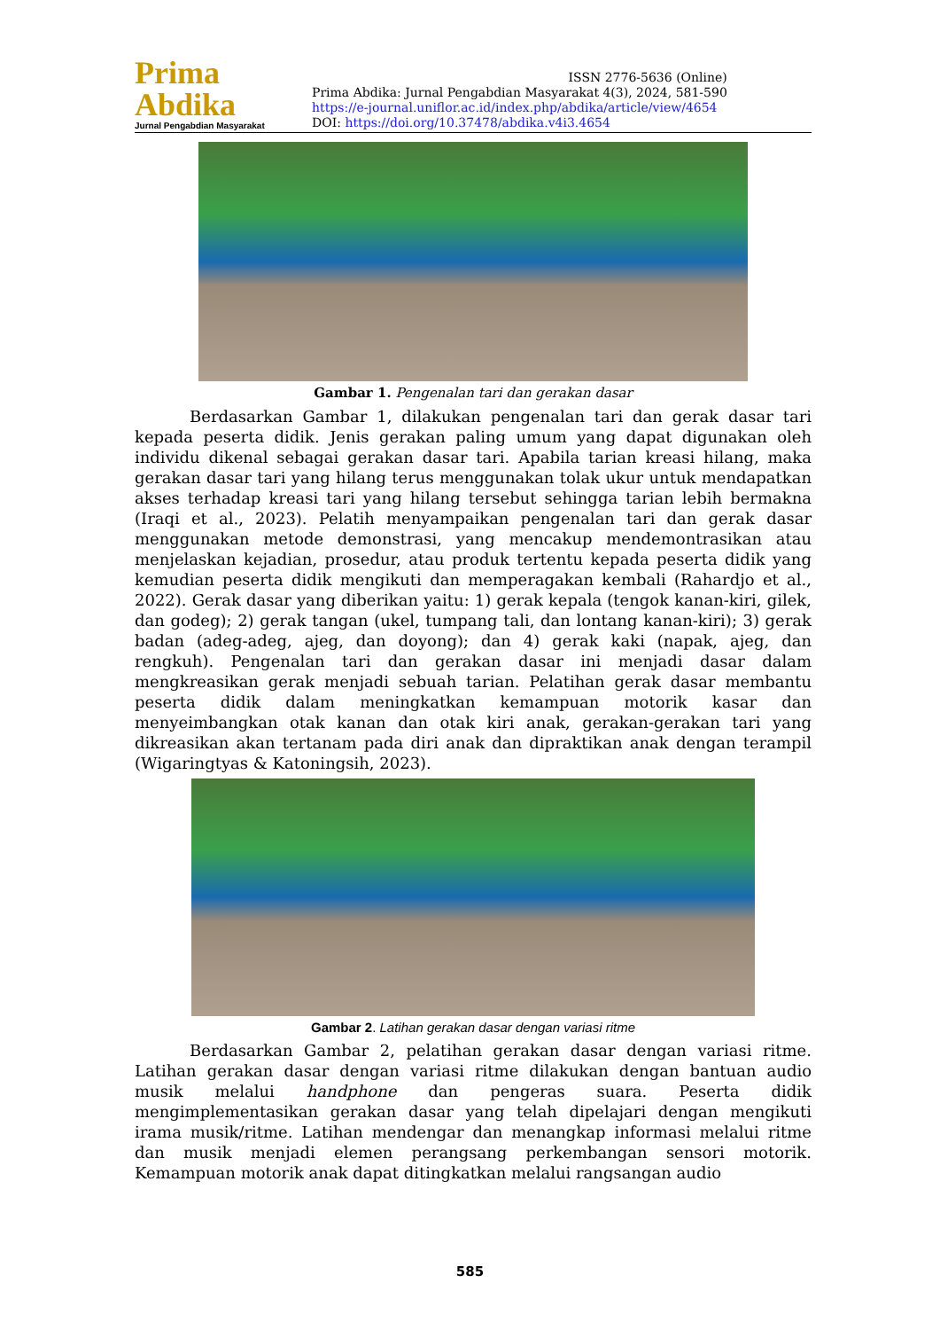Prima Abdika
Jurnal Pengabdian Masyarakat
ISSN 2776-5636 (Online)
Prima Abdika: Jurnal Pengabdian Masyarakat 4(3), 2024, 581-590
https://e-journal.uniflor.ac.id/index.php/abdika/article/view/4654
DOI: https://doi.org/10.37478/abdika.v4i3.4654
Gambar 1. Pengenalan tari dan gerakan dasar
Berdasarkan Gambar 1, dilakukan pengenalan tari dan gerak dasar tari kepada peserta didik. Jenis gerakan paling umum yang dapat digunakan oleh individu dikenal sebagai gerakan dasar tari. Apabila tarian kreasi hilang, maka gerakan dasar tari yang hilang terus menggunakan tolak ukur untuk mendapatkan akses terhadap kreasi tari yang hilang tersebut sehingga tarian lebih bermakna (Iraqi et al., 2023). Pelatih menyampaikan pengenalan tari dan gerak dasar menggunakan metode demonstrasi, yang mencakup mendemontrasikan atau menjelaskan kejadian, prosedur, atau produk tertentu kepada peserta didik yang kemudian peserta didik mengikuti dan memperagakan kembali (Rahardjo et al., 2022). Gerak dasar yang diberikan yaitu: 1) gerak kepala (tengok kanan-kiri, gilek, dan godeg); 2) gerak tangan (ukel, tumpang tali, dan lontang kanan-kiri); 3) gerak badan (adeg-adeg, ajeg, dan doyong); dan 4) gerak kaki (napak, ajeg, dan rengkuh). Pengenalan tari dan gerakan dasar ini menjadi dasar dalam mengkreasikan gerak menjadi sebuah tarian. Pelatihan gerak dasar membantu peserta didik dalam meningkatkan kemampuan motorik kasar dan menyeimbangkan otak kanan dan otak kiri anak, gerakan-gerakan tari yang dikreasikan akan tertanam pada diri anak dan dipraktikan anak dengan terampil (Wigaringtyas & Katoningsih, 2023).
Gambar 2. Latihan gerakan dasar dengan variasi ritme
Berdasarkan Gambar 2, pelatihan gerakan dasar dengan variasi ritme. Latihan gerakan dasar dengan variasi ritme dilakukan dengan bantuan audio musik melalui handphone dan pengeras suara. Peserta didik mengimplementasikan gerakan dasar yang telah dipelajari dengan mengikuti irama musik/ritme. Latihan mendengar dan menangkap informasi melalui ritme dan musik menjadi elemen perangsang perkembangan sensori motorik. Kemampuan motorik anak dapat ditingkatkan melalui rangsangan audio
585